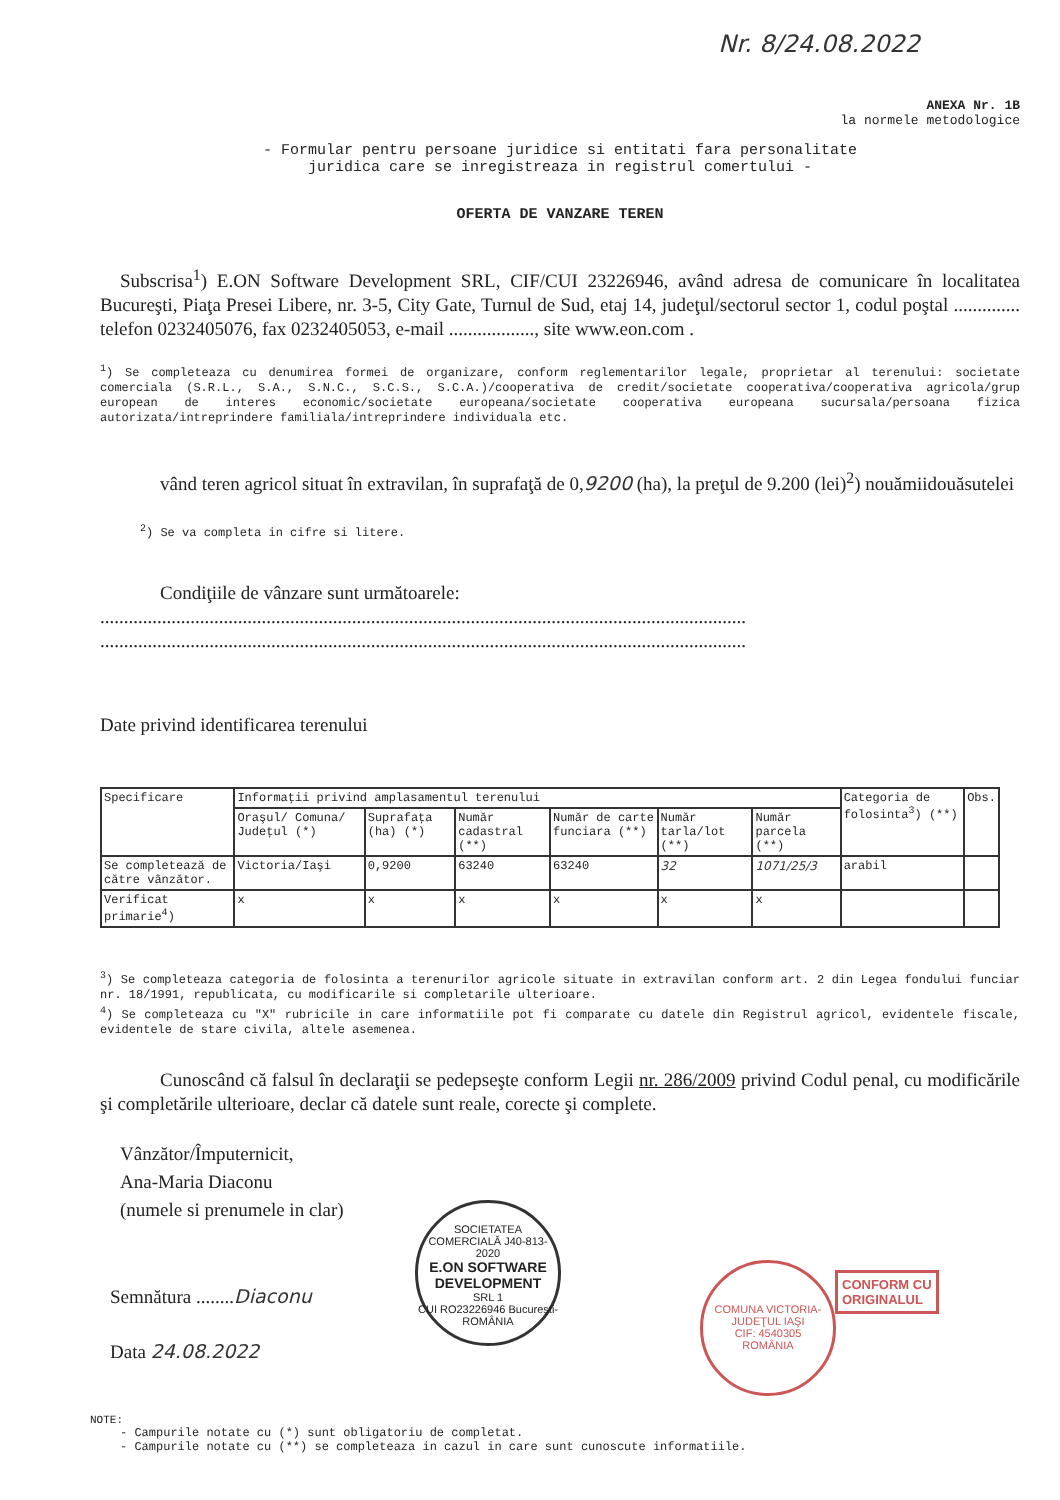Nr. 8/24.08.2022
ANEXA Nr. 1B
la normele metodologice
- Formular pentru persoane juridice si entitati fara personalitate
juridica care se inregistreaza in registrul comertului -
OFERTA DE VANZARE TEREN
Subscrisa<sup>1</sup>) E.ON Software Development SRL, CIF/CUI 23226946, având adresa de comunicare în localitatea Bucureşti, Piaţa Presei Libere, nr. 3-5, City Gate, Turnul de Sud, etaj 14, judeţul/sectorul sector 1, codul poştal .............. telefon 0232405076, fax 0232405053, e-mail .................., site www.eon.com .
<sup>1</sup>) Se completeaza cu denumirea formei de organizare, conform reglementarilor legale, proprietar al terenului: societate comerciala (S.R.L., S.A., S.N.C., S.C.S., S.C.A.)/cooperativa de credit/societate cooperativa/cooperativa agricola/grup european de interes economic/societate europeana/societate cooperativa europeana sucursala/persoana fizica autorizata/intreprindere familiala/intreprindere individuala etc.
vând teren agricol situat în extravilan, în suprafaţă de 0,9200 (ha), la preţul de 9.200 (lei)<sup>2</sup>) nouămiidouăsutelei
<sup>2</sup>) Se va completa in cifre si litere.
Condiţiile de vânzare sunt următoarele:
........................................................................................................................................
........................................................................................................................................
Date privind identificarea terenului
| Specificare | Informaţii privind amplasamentul terenului | | | | | | Categoria de folosinta<sup>3</sup>) (**) | Obs. |
| --- | --- | --- | --- | --- | --- | --- | --- | --- |
| | Oraşul/ Comuna/ Judeţul (*) | Suprafaţa (ha) (*) | Număr cadastral (**) | Număr de carte funciara (**) | Număr tarla/lot (**) | Număr parcela (**) | | |
| Se completează de către vânzător. | Victoria/Iaşi | 0,9200 | 63240 | 63240 | 32 | 1071/25/3 | arabil | |
| Verificat primarie<sup>4</sup>) | x | x | x | x | x | x | | |
<sup>3</sup>) Se completeaza categoria de folosinta a terenurilor agricole situate in extravilan conform art. 2 din Legea fondului funciar nr. 18/1991, republicata, cu modificarile si completarile ulterioare.
<sup>4</sup>) Se completeaza cu "X" rubricile in care informatiile pot fi comparate cu datele din Registrul agricol, evidentele fiscale, evidentele de stare civila, altele asemenea.
Cunoscând că falsul în declaraţii se pedepseşte conform Legii nr. 286/2009 privind Codul penal, cu modificările şi completările ulterioare, declar că datele sunt reale, corecte şi complete.
Vânzător/Împuternicit,
Ana-Maria Diaconu
(numele si prenumele in clar)
Semnătura ........Diaconu
Data 24.08.2022
NOTE:
- Campurile notate cu (*) sunt obligatoriu de completat.
- Campurile notate cu (**) se completeaza in cazul in care sunt cunoscute informatiile.
SOCIETATEA COMERCIALĂ J40-813-2020
E.ON SOFTWARE DEVELOPMENT
SRL 1
CUI RO23226946 Bucureşti-ROMÂNIA
COMUNA VICTORIA-JUDEŢUL IAŞI
CIF: 4540305
ROMÂNIA
CONFORM CU
ORIGINALUL